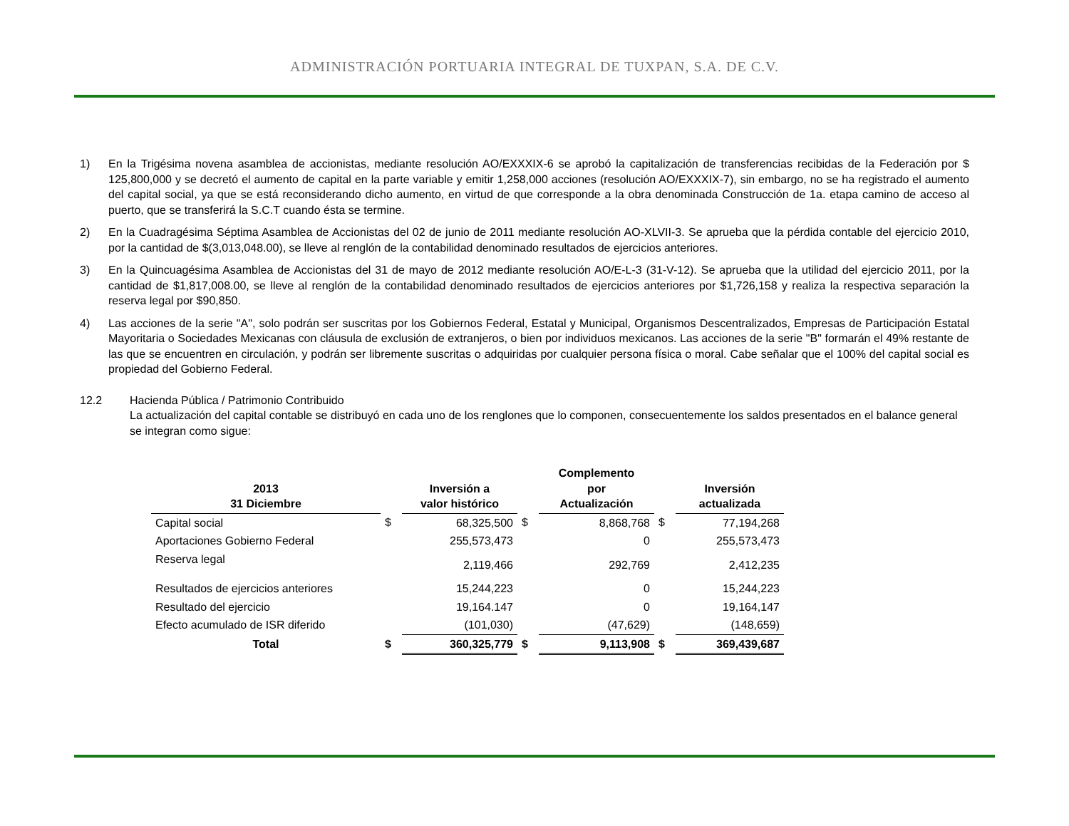ADMINISTRACIÓN PORTUARIA INTEGRAL DE TUXPAN, S.A. DE C.V.
1) En la Trigésima novena asamblea de accionistas, mediante resolución AO/EXXXIX-6 se aprobó la capitalización de transferencias recibidas de la Federación por $ 125,800,000 y se decretó el aumento de capital en la parte variable y emitir 1,258,000 acciones (resolución AO/EXXXIX-7), sin embargo, no se ha registrado el aumento del capital social, ya que se está reconsiderando dicho aumento, en virtud de que corresponde a la obra denominada Construcción de 1a. etapa camino de acceso al puerto, que se transferirá la S.C.T cuando ésta se termine.
2) En la Cuadragésima Séptima Asamblea de Accionistas del 02 de junio de 2011 mediante resolución AO-XLVII-3. Se aprueba que la pérdida contable del ejercicio 2010, por la cantidad de $(3,013,048.00), se lleve al renglón de la contabilidad denominado resultados de ejercicios anteriores.
3) En la Quincuagésima Asamblea de Accionistas del 31 de mayo de 2012 mediante resolución AO/E-L-3 (31-V-12). Se aprueba que la utilidad del ejercicio 2011, por la cantidad de $1,817,008.00, se lleve al renglón de la contabilidad denominado resultados de ejercicios anteriores por $1,726,158 y realiza la respectiva separación la reserva legal por $90,850.
4) Las acciones de la serie "A", solo podrán ser suscritas por los Gobiernos Federal, Estatal y Municipal, Organismos Descentralizados, Empresas de Participación Estatal Mayoritaria o Sociedades Mexicanas con cláusula de exclusión de extranjeros, o bien por individuos mexicanos. Las acciones de la serie "B" formarán el 49% restante de las que se encuentren en circulación, y podrán ser libremente suscritas o adquiridas por cualquier persona física o moral. Cabe señalar que el 100% del capital social es propiedad del Gobierno Federal.
12.2 Hacienda Pública / Patrimonio Contribuido
La actualización del capital contable se distribuyó en cada uno de los renglones que lo componen, consecuentemente los saldos presentados en el balance general se integran como sigue:
| 2013 31 Diciembre | | Inversión a valor histórico | | Complemento por Actualización | | Inversión actualizada |
| --- | --- | --- | --- | --- | --- | --- |
| Capital social | $ | 68,325,500 | $ | 8,868,768 | $ | 77,194,268 |
| Aportaciones Gobierno Federal | | 255,573,473 | | 0 | | 255,573,473 |
| Reserva legal | | 2,119,466 | | 292,769 | | 2,412,235 |
| Resultados de ejercicios anteriores | | 15,244,223 | | 0 | | 15,244,223 |
| Resultado del ejercicio | | 19,164.147 | | 0 | | 19,164,147 |
| Efecto acumulado de ISR diferido | | (101,030) | | (47,629) | | (148,659) |
| Total | $ | 360,325,779 | $ | 9,113,908 | $ | 369,439,687 |